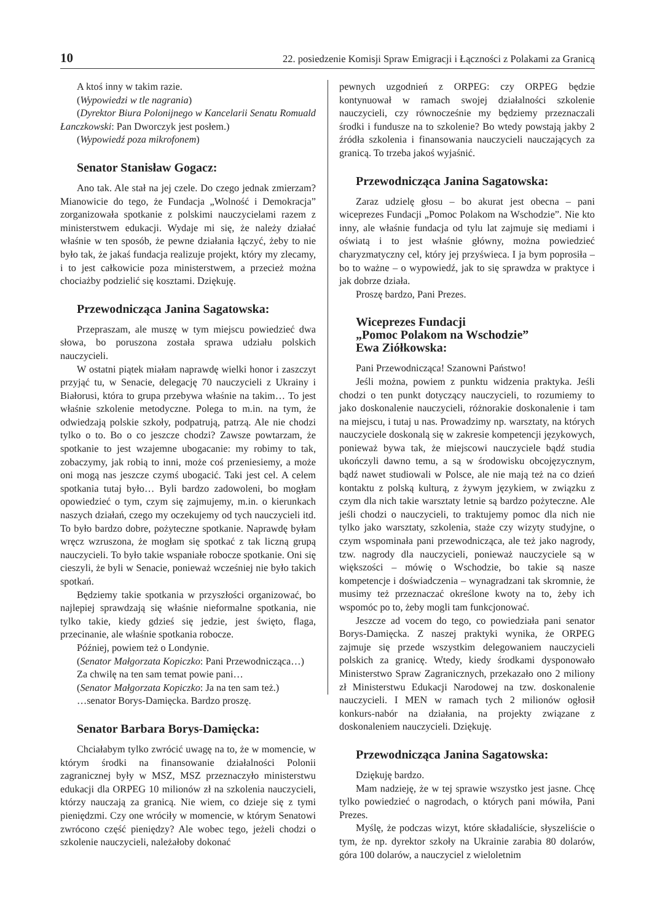10 22. posiedzenie Komisji Spraw Emigracji i Łączności z Polakami za Granicą
A ktoś inny w takim razie.
(Wypowiedzi w tle nagrania)
(Dyrektor Biura Polonijnego w Kancelarii Senatu Romuald Łanczkowski: Pan Dworczyk jest posłem.)
(Wypowiedź poza mikrofonem)
Senator Stanisław Gogacz:
Ano tak. Ale stał na jej czele. Do czego jednak zmierzam? Mianowicie do tego, że Fundacja „Wolność i Demokracja” zorganizowała spotkanie z polskimi nauczycielami razem z ministerstwem edukacji. Wydaje mi się, że należy działać właśnie w ten sposób, że pewne działania łączyć, żeby to nie było tak, że jakaś fundacja realizuje projekt, który my zlecamy, i to jest całkowicie poza ministerstwem, a przecież można chociażby podzielić się kosztami. Dziękuję.
Przewodnicząca Janina Sagatowska:
Przepraszam, ale muszę w tym miejscu powiedzieć dwa słowa, bo poruszona została sprawa udziału polskich nauczycieli.
W ostatni piątek miałam naprawdę wielki honor i zaszczyt przyjąć tu, w Senacie, delegację 70 nauczycieli z Ukrainy i Białorusi, która to grupa przebywa właśnie na takim… To jest właśnie szkolenie metodyczne. Polega to m.in. na tym, że odwiedzają polskie szkoły, podpatrują, patrzą. Ale nie chodzi tylko o to. Bo o co jeszcze chodzi? Zawsze powtarzam, że spotkanie to jest wzajemne ubogacanie: my robimy to tak, zobaczymy, jak robią to inni, może coś przeniesiemy, a może oni mogą nas jeszcze czymś ubogacić. Taki jest cel. A celem spotkania tutaj było… Byli bardzo zadowoleni, bo mogłam opowiedzieć o tym, czym się zajmujemy, m.in. o kierunkach naszych działań, czego my oczekujemy od tych nauczycieli itd. To było bardzo dobre, pożyteczne spotkanie. Naprawdę byłam wręcz wzruszona, że mogłam się spotkać z tak liczną grupą nauczycieli. To było takie wspaniałe robocze spotkanie. Oni się cieszyli, że byli w Senacie, ponieważ wcześniej nie było takich spotkań.
Będziemy takie spotkania w przyszłości organizować, bo najlepiej sprawdzają się właśnie nieformalne spotkania, nie tylko takie, kiedy gdzieś się jedzie, jest święto, flaga, przecinanie, ale właśnie spotkania robocze.
Później, powiem też o Londynie.
(Senator Małgorzata Kopiczko: Pani Przewodnicząca…)
Za chwilę na ten sam temat powie pani…
(Senator Małgorzata Kopiczko: Ja na ten sam też.)
…senator Borys-Damięcka. Bardzo proszę.
Senator Barbara Borys-Damięcka:
Chciałabym tylko zwrócić uwagę na to, że w momencie, w którym środki na finansowanie działalności Polonii zagranicznej były w MSZ, MSZ przeznaczyło ministerstwu edukacji dla ORPEG 10 milionów zł na szkolenia nauczycieli, którzy nauczają za granicą. Nie wiem, co dzieje się z tymi pieniędzmi. Czy one wróciły w momencie, w którym Senatowi zwrócono część pieniędzy? Ale wobec tego, jeżeli chodzi o szkolenie nauczycieli, należałoby dokonać
pewnych uzgodnień z ORPEG: czy ORPEG będzie kontynuował w ramach swojej działalności szkolenie nauczycieli, czy równocześnie my będziemy przeznaczali środki i fundusze na to szkolenie? Bo wtedy powstają jakby 2 źródła szkolenia i finansowania nauczycieli nauczających za granicą. To trzeba jakoś wyjaśnić.
Przewodnicząca Janina Sagatowska:
Zaraz udzielę głosu – bo akurat jest obecna – pani wiceprezes Fundacji „Pomoc Polakom na Wschodzie”. Nie kto inny, ale właśnie fundacja od tylu lat zajmuje się mediami i oświatą i to jest właśnie główny, można powiedzieć charyzmatyczny cel, który jej przyświeca. I ja bym poprosiła – bo to ważne – o wypowiedź, jak to się sprawdza w praktyce i jak dobrze działa.
Proszę bardzo, Pani Prezes.
Wiceprezes Fundacji
„Pomoc Polakom na Wschodzie”
Ewa Ziółkowska:
Pani Przewodnicząca! Szanowni Państwo!
Jeśli można, powiem z punktu widzenia praktyka. Jeśli chodzi o ten punkt dotyczący nauczycieli, to rozumiemy to jako doskonalenie nauczycieli, różnorakie doskonalenie i tam na miejscu, i tutaj u nas. Prowadzimy np. warsztaty, na których nauczyciele doskonalą się w zakresie kompetencji językowych, ponieważ bywa tak, że miejscowi nauczyciele bądź studia ukończyli dawno temu, a są w środowisku obcojęzycznym, bądź nawet studiowali w Polsce, ale nie mają też na co dzień kontaktu z polską kulturą, z żywym językiem, w związku z czym dla nich takie warsztaty letnie są bardzo pożyteczne. Ale jeśli chodzi o nauczycieli, to traktujemy pomoc dla nich nie tylko jako warsztaty, szkolenia, staże czy wizyty studyjne, o czym wspominała pani przewodnicząca, ale też jako nagrody, tzw. nagrody dla nauczycieli, ponieważ nauczyciele są w większości – mówię o Wschodzie, bo takie są nasze kompetencje i doświadczenia – wynagradzani tak skromnie, że musimy też przeznaczać określone kwoty na to, żeby ich wspomóc po to, żeby mogli tam funkcjonować.
Jeszcze ad vocem do tego, co powiedziała pani senator Borys-Damięcka. Z naszej praktyki wynika, że ORPEG zajmuje się przede wszystkim delegowaniem nauczycieli polskich za granicę. Wtedy, kiedy środkami dysponowało Ministerstwo Spraw Zagranicznych, przekazało ono 2 miliony zł Ministerstwu Edukacji Narodowej na tzw. doskonalenie nauczycieli. I MEN w ramach tych 2 milionów ogłosił konkurs-nabór na działania, na projekty związane z doskonaleniem nauczycieli. Dziękuję.
Przewodnicząca Janina Sagatowska:
Dziękuję bardzo.
Mam nadzieję, że w tej sprawie wszystko jest jasne. Chcę tylko powiedzieć o nagrodach, o których pani mówiła, Pani Prezes.
Myślę, że podczas wizyt, które składaliście, słyszeliście o tym, że np. dyrektor szkoły na Ukrainie zarabia 80 dolarów, góra 100 dolarów, a nauczyciel z wieloletnim